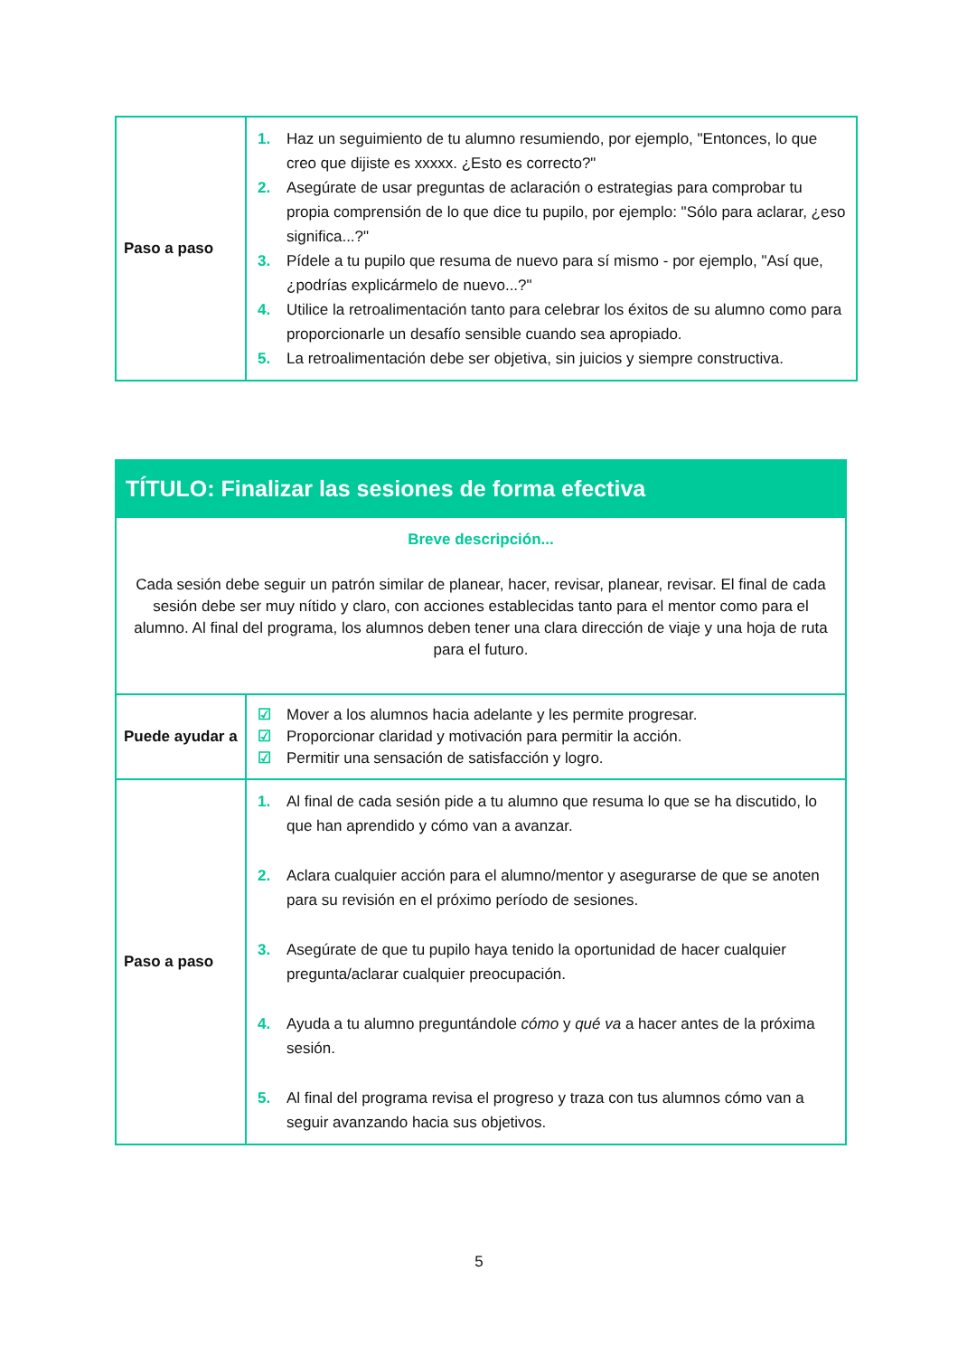| Paso a paso | 1. Haz un seguimiento de tu alumno resumiendo, por ejemplo, "Entonces, lo que creo que dijiste es xxxxx. ¿Esto es correcto?" 2. Asegúrate de usar preguntas de aclaración o estrategias para comprobar tu propia comprensión de lo que dice tu pupilo, por ejemplo: "Sólo para aclarar, ¿eso significa...?" 3. Pídele a tu pupilo que resuma de nuevo para sí mismo - por ejemplo, "Así que, ¿podrías explicármelo de nuevo...?" 4. Utilice la retroalimentación tanto para celebrar los éxitos de su alumno como para proporcionarle un desafío sensible cuando sea apropiado. 5. La retroalimentación debe ser objetiva, sin juicios y siempre constructiva. |
| TÍTULO: Finalizar las sesiones de forma efectiva | |
| --- | --- |
| Breve descripción... Cada sesión debe seguir un patrón similar de planear, hacer, revisar, planear, revisar. El final de cada sesión debe ser muy nítido y claro, con acciones establecidas tanto para el mentor como para el alumno. Al final del programa, los alumnos deben tener una clara dirección de viaje y una hoja de ruta para el futuro. | |
| Puede ayudar a | ☑ Mover a los alumnos hacia adelante y les permite progresar. ☑ Proporcionar claridad y motivación para permitir la acción. ☑ Permitir una sensación de satisfacción y logro. |
| Paso a paso | 1. Al final de cada sesión pide a tu alumno que resuma lo que se ha discutido, lo que han aprendido y cómo van a avanzar. 2. Aclara cualquier acción para el alumno/mentor y asegurarse de que se anoten para su revisión en el próximo período de sesiones. 3. Asegúrate de que tu pupilo haya tenido la oportunidad de hacer cualquier pregunta/aclarar cualquier preocupación. 4. Ayuda a tu alumno preguntándole cómo y qué va a hacer antes de la próxima sesión. 5. Al final del programa revisa el progreso y traza con tus alumnos cómo van a seguir avanzando hacia sus objetivos. |
5